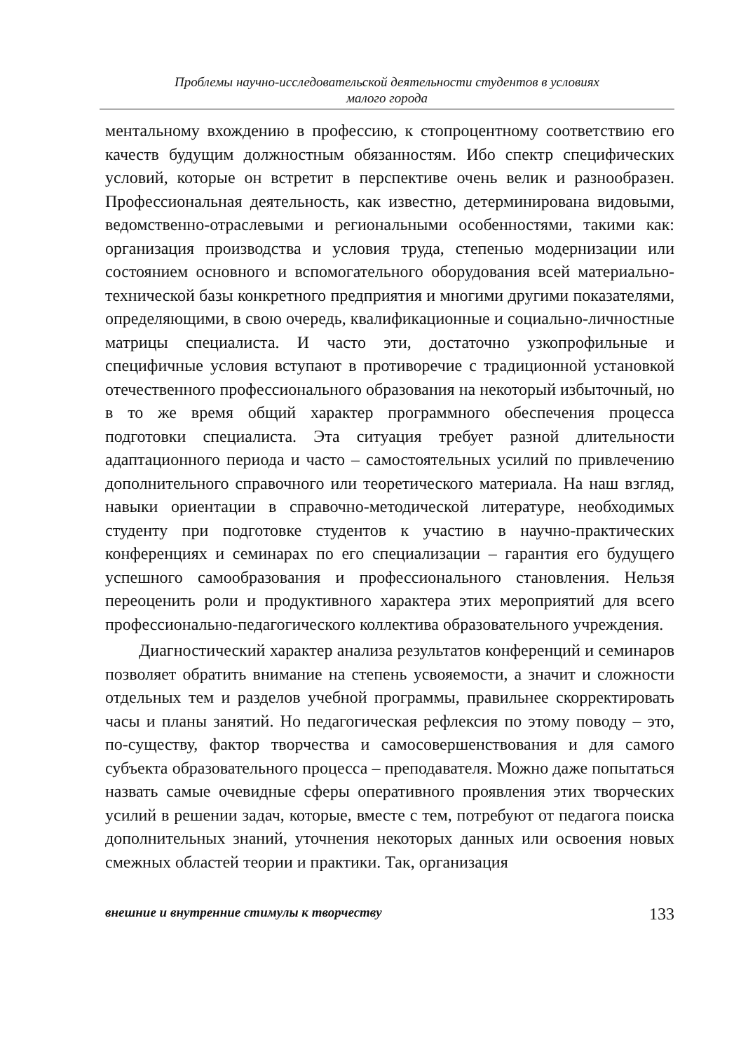Проблемы научно-исследовательской деятельности студентов в условиях
малого города
ментальному вхождению в профессию, к стопроцентному соответствию его качеств будущим должностным обязанностям. Ибо спектр специфических условий, которые он встретит в перспективе очень велик и разнообразен. Профессиональная деятельность, как известно, детерминирована видовыми, ведомственно-отраслевыми и региональными особенностями, такими как: организация производства и условия труда, степенью модернизации или состоянием основного и вспомогательного оборудования всей материально-технической базы конкретного предприятия и многими другими показателями, определяющими, в свою очередь, квалификационные и социально-личностные матрицы специалиста. И часто эти, достаточно узкопрофильные и специфичные условия вступают в противоречие с традиционной установкой отечественного профессионального образования на некоторый избыточный, но в то же время общий характер программного обеспечения процесса подготовки специалиста. Эта ситуация требует разной длительности адаптационного периода и часто – самостоятельных усилий по привлечению дополнительного справочного или теоретического материала. На наш взгляд, навыки ориентации в справочно-методической литературе, необходимых студенту при подготовке студентов к участию в научно-практических конференциях и семинарах по его специализации – гарантия его будущего успешного самообразования и профессионального становления. Нельзя переоценить роли и продуктивного характера этих мероприятий для всего профессионально-педагогического коллектива образовательного учреждения.
Диагностический характер анализа результатов конференций и семинаров позволяет обратить внимание на степень усвояемости, а значит и сложности отдельных тем и разделов учебной программы, правильнее скорректировать часы и планы занятий. Но педагогическая рефлексия по этому поводу – это, по-существу, фактор творчества и самосовершенствования и для самого субъекта образовательного процесса – преподавателя. Можно даже попытаться назвать самые очевидные сферы оперативного проявления этих творческих усилий в решении задач, которые, вместе с тем, потребуют от педагога поиска дополнительных знаний, уточнения некоторых данных или освоения новых смежных областей теории и практики. Так, организация
внешние и внутренние стимулы к творчеству 133